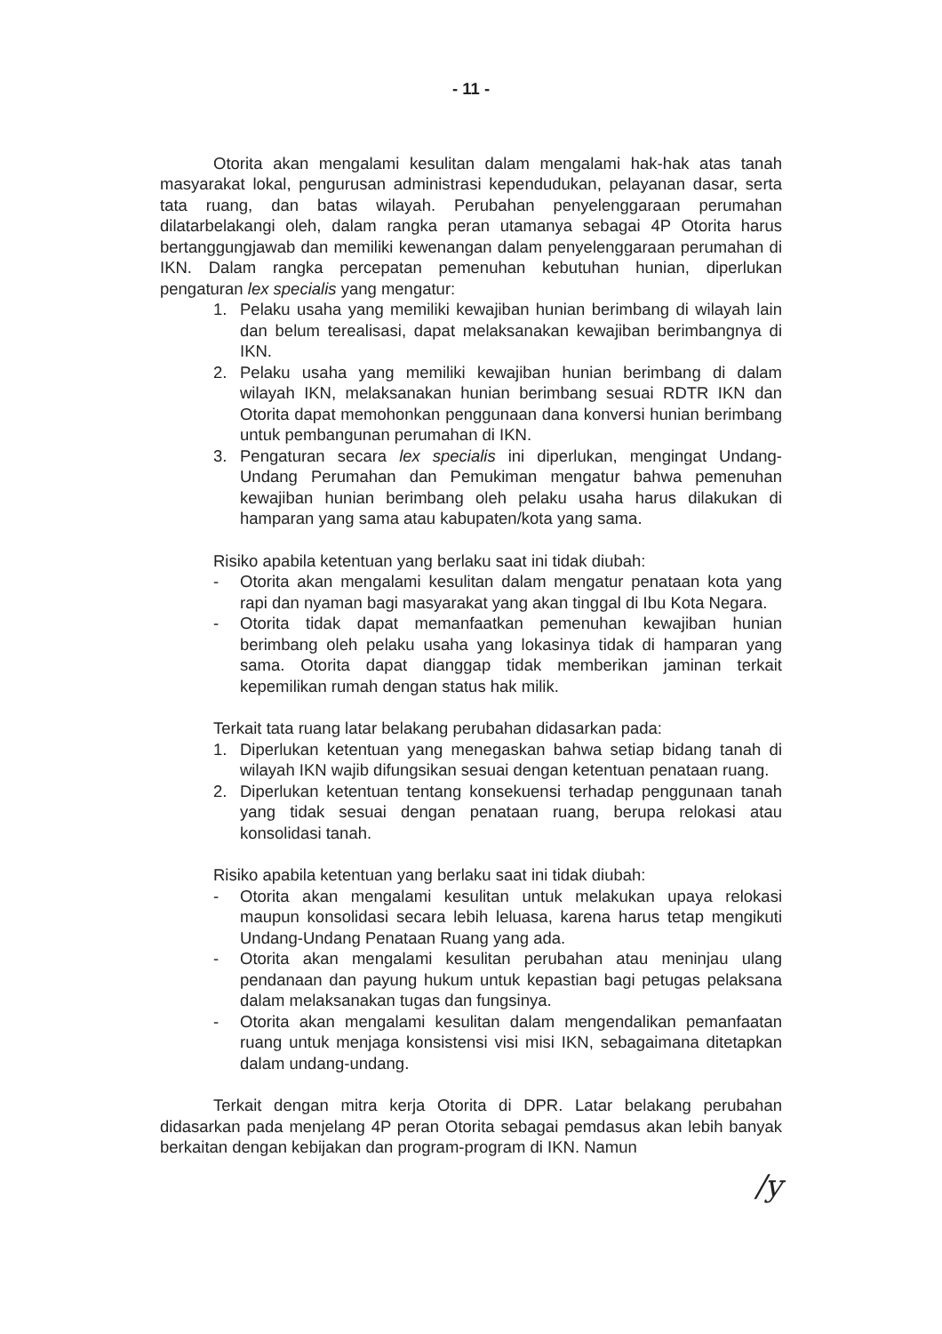- 11 -
Otorita akan mengalami kesulitan dalam mengalami hak-hak atas tanah masyarakat lokal, pengurusan administrasi kependudukan, pelayanan dasar, serta tata ruang, dan batas wilayah. Perubahan penyelenggaraan perumahan dilatarbelakangi oleh, dalam rangka peran utamanya sebagai 4P Otorita harus bertanggungjawab dan memiliki kewenangan dalam penyelenggaraan perumahan di IKN. Dalam rangka percepatan pemenuhan kebutuhan hunian, diperlukan pengaturan lex specialis yang mengatur:
1. Pelaku usaha yang memiliki kewajiban hunian berimbang di wilayah lain dan belum terealisasi, dapat melaksanakan kewajiban berimbangnya di IKN.
2. Pelaku usaha yang memiliki kewajiban hunian berimbang di dalam wilayah IKN, melaksanakan hunian berimbang sesuai RDTR IKN dan Otorita dapat memohonkan penggunaan dana konversi hunian berimbang untuk pembangunan perumahan di IKN.
3. Pengaturan secara lex specialis ini diperlukan, mengingat Undang-Undang Perumahan dan Pemukiman mengatur bahwa pemenuhan kewajiban hunian berimbang oleh pelaku usaha harus dilakukan di hamparan yang sama atau kabupaten/kota yang sama.
Risiko apabila ketentuan yang berlaku saat ini tidak diubah:
- Otorita akan mengalami kesulitan dalam mengatur penataan kota yang rapi dan nyaman bagi masyarakat yang akan tinggal di Ibu Kota Negara.
- Otorita tidak dapat memanfaatkan pemenuhan kewajiban hunian berimbang oleh pelaku usaha yang lokasinya tidak di hamparan yang sama. Otorita dapat dianggap tidak memberikan jaminan terkait kepemilikan rumah dengan status hak milik.
Terkait tata ruang latar belakang perubahan didasarkan pada:
1. Diperlukan ketentuan yang menegaskan bahwa setiap bidang tanah di wilayah IKN wajib difungsikan sesuai dengan ketentuan penataan ruang.
2. Diperlukan ketentuan tentang konsekuensi terhadap penggunaan tanah yang tidak sesuai dengan penataan ruang, berupa relokasi atau konsolidasi tanah.
Risiko apabila ketentuan yang berlaku saat ini tidak diubah:
- Otorita akan mengalami kesulitan untuk melakukan upaya relokasi maupun konsolidasi secara lebih leluasa, karena harus tetap mengikuti Undang-Undang Penataan Ruang yang ada.
- Otorita akan mengalami kesulitan perubahan atau meninjau ulang pendanaan dan payung hukum untuk kepastian bagi petugas pelaksana dalam melaksanakan tugas dan fungsinya.
- Otorita akan mengalami kesulitan dalam mengendalikan pemanfaatan ruang untuk menjaga konsistensi visi misi IKN, sebagaimana ditetapkan dalam undang-undang.
Terkait dengan mitra kerja Otorita di DPR. Latar belakang perubahan didasarkan pada menjelang 4P peran Otorita sebagai pemdasus akan lebih banyak berkaitan dengan kebijakan dan program-program di IKN. Namun
/y